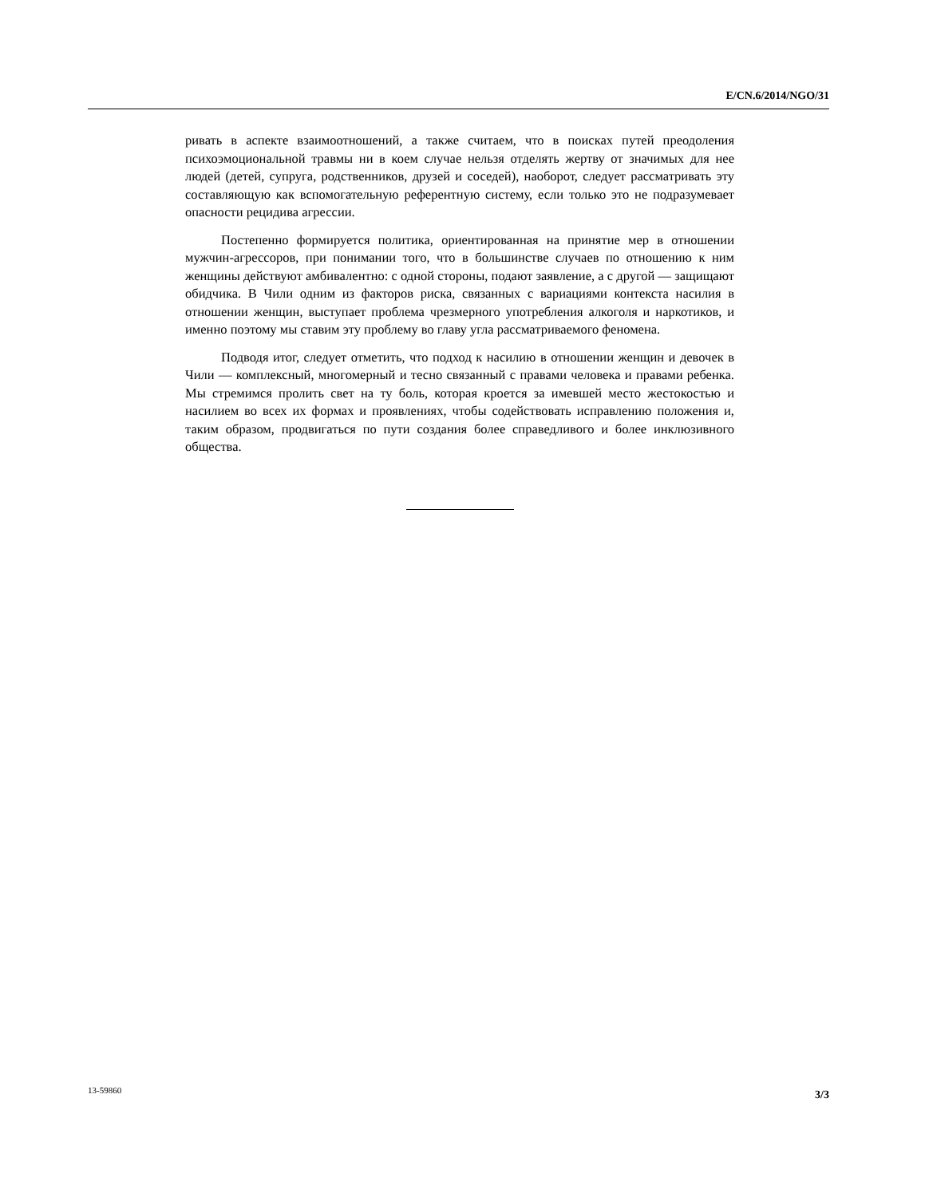E/CN.6/2014/NGO/31
ривать в аспекте взаимоотношений, а также считаем, что в поисках путей преодоления психоэмоциональной травмы ни в коем случае нельзя отделять жертву от значимых для нее людей (детей, супруга, родственников, друзей и соседей), наоборот, следует рассматривать эту составляющую как вспомогательную референтную систему, если только это не подразумевает опасности рецидива агрессии.
Постепенно формируется политика, ориентированная на принятие мер в отношении мужчин-агрессоров, при понимании того, что в большинстве случаев по отношению к ним женщины действуют амбивалентно: с одной стороны, подают заявление, а с другой — защищают обидчика. В Чили одним из факторов риска, связанных с вариациями контекста насилия в отношении женщин, выступает проблема чрезмерного употребления алкоголя и наркотиков, и именно поэтому мы ставим эту проблему во главу угла рассматриваемого феномена.
Подводя итог, следует отметить, что подход к насилию в отношении женщин и девочек в Чили — комплексный, многомерный и тесно связанный с правами человека и правами ребенка. Мы стремимся пролить свет на ту боль, которая кроется за имевшей место жестокостью и насилием во всех их формах и проявлениях, чтобы содействовать исправлению положения и, таким образом, продвигаться по пути создания более справедливого и более инклюзивного общества.
13-59860 3/3